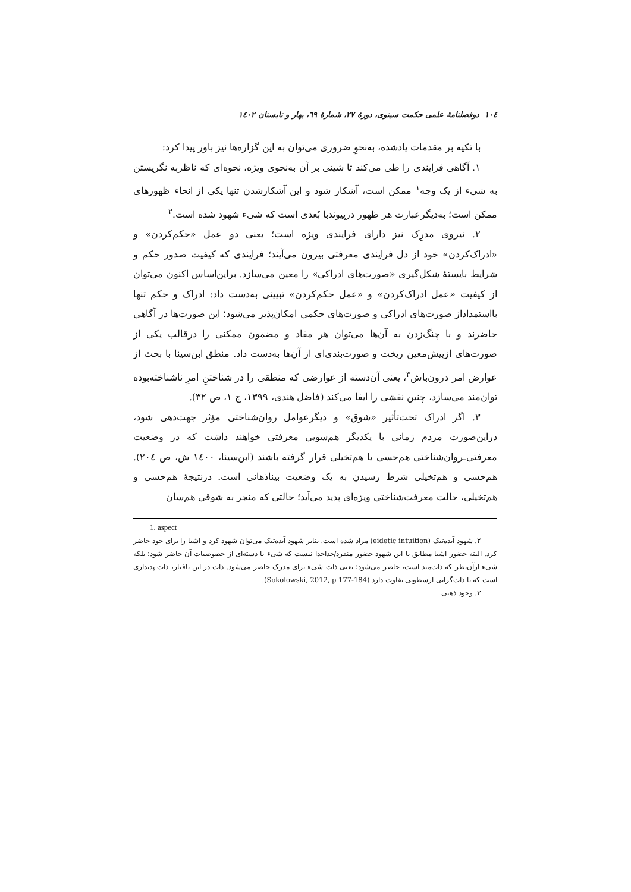۱۰٤ دوفصلنامهٔ علمی حکمت سینوی، دورهٔ ۲۷، شمارهٔ ٦۹، بهار و تابستان ۱٤۰۲
با تکیه بر مقدمات یادشده، به‌نحوِ ضروری می‌توان به این گزاره‌ها نیز باور پیدا کرد:
۱. آگاهی فرایندی را طی می‌کند تا شیئی بر آن به‌نحوی ویژه، نحوه‌ای که ناظربه نگریستن به شیء از یک وجه<sup>۱</sup> ممکن است، آشکار شود و این آشکارشدن تنها یکی از انحاء ظهورهای ممکن است؛ به‌دیگرعبارت هر ظهور درپیوندبا بُعدی است که شیء شهود شده است.<sup>۲</sup>
۲. نیروی مدرِک نیز دارای فرایندی ویژه است؛ یعنی دو عمل «حکم‌کردن» و «ادراک‌کردن» خود از دل فرایندی معرفتی بیرون می‌آیند؛ فرایندی که کیفیت صدور حکم و شرایط بایستهٔ شکل‌گیری «صورت‌های ادراکی» را معین می‌سازد. براین‌اساس اکنون می‌توان از کیفیت «عمل ادراک‌کردن» و «عمل حکم‌کردن» تبیینی به‌دست داد: ادراک و حکم تنها بااستمداداز صورت‌های ادراکی و صورت‌های حکمی امکان‌پذیر می‌شود؛ این صورت‌ها در آگاهی حاضرند و با چنگ‌زدن به آن‌ها می‌توان هر مفاد و مضمون ممکنی را درقالب یکی از صورت‌های ازپیش‌معین ریخت و صورت‌بندی‌ای از آن‌ها به‌دست داد. منطق ابن‌سینا با بحث از عوارض امر درون‌باش<sup>۳</sup>، یعنی آن‌دسته از عوارضی که منطقی را در شناختنِ امرِ ناشناخته‌بوده توان‌مند می‌سازد، چنین نقشی را ایفا می‌کند (فاضل هندی، ۱۳۹۹، ج ۱، ص ۳۲).
۳. اگر ادراک تحت‌تأثیر «شوق» و دیگرعوامل روان‌شناختی مؤثر جهت‌دهی شود، دراین‌صورت مردم زمانی با یکدیگر هم‌سویی معرفتی خواهند داشت که در وضعیت معرفتی‌ـروان‌شناختی هم‌حسی یا هم‌تخیلی قرار گرفته باشند (ابن‌سینا، ۱٤۰۰ ش، ص ۲۰٤). هم‌حسی و هم‌تخیلی شرط رسیدن به یک وضعیت بیناذهانی است. درنتیجهٔ هم‌حسی و هم‌تخیلی، حالت معرفت‌شناختی ویژه‌ای پدید می‌آید؛ حالتی که منجر به شوقی هم‌سان
1. aspect
۲. شهود آیده‌تیک (eidetic intuition) مراد شده است. بنابر شهود آیده‌تیک می‌توان شهود کرد و اشیا را برای خود حاضر کرد. البته حضور اشیا مطابق با این شهود حضور منفرد/جداجدا نیست که شیء با دسته‌ای از خصوصیات آن حاضر شود؛ بلکه شیء ازآن‌نظر که ذات‌مند است، حاضر می‌شود؛ یعنی ذات شیء برای مدرک حاضر می‌شود. ذات در این بافتار، ذات پدیداری است که با ذات‌گرایی ارسطویی تفاوت دارد (Sokolowski, 2012, p 177-184).
۳. وجود ذهنی